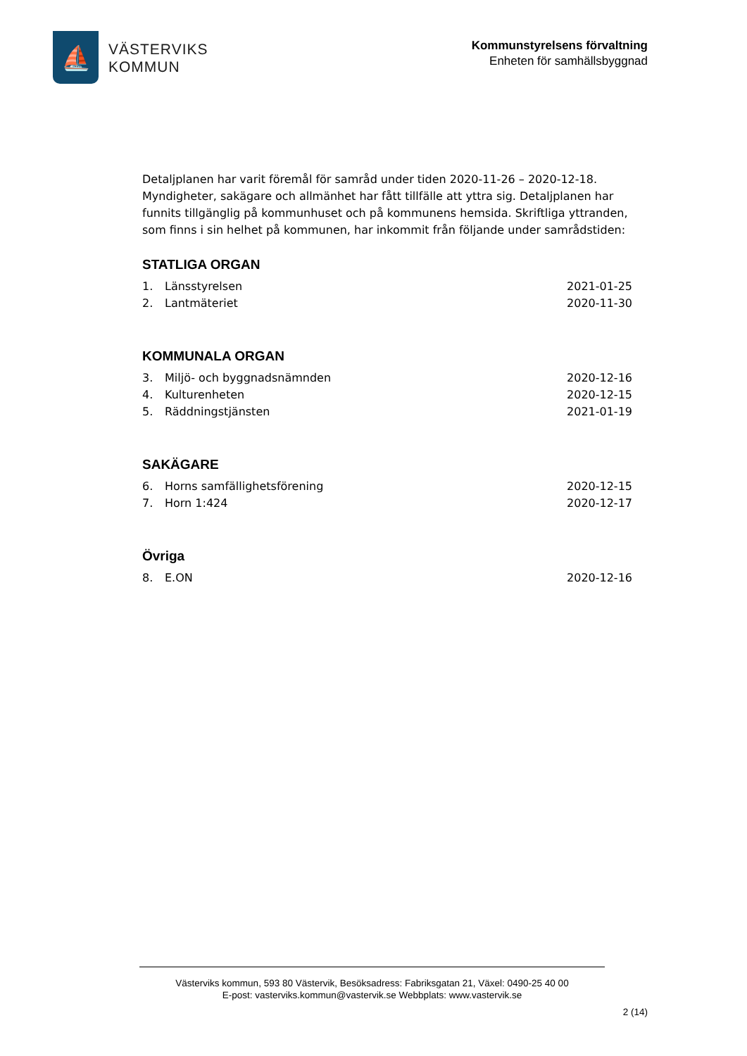⛵
VÄSTERVIKS
KOMMUN
Kommunstyrelsens förvaltning
Enheten för samhällsbyggnad
Detaljplanen har varit föremål för samråd under tiden 2020-11-26 – 2020-12-18. Myndigheter, sakägare och allmänhet har fått tillfälle att yttra sig. Detaljplanen har funnits tillgänglig på kommunhuset och på kommunens hemsida. Skriftliga yttranden, som finns i sin helhet på kommunen, har inkommit från följande under samrådstiden:
STATLIGA ORGAN
| 1. | Länsstyrelsen | 2021-01-25 |
| 2. | Lantmäteriet | 2020-11-30 |
KOMMUNALA ORGAN
| 3. | Miljö- och byggnadsnämnden | 2020-12-16 |
| 4. | Kulturenheten | 2020-12-15 |
| 5. | Räddningstjänsten | 2021-01-19 |
SAKÄGARE
| 6. | Horns samfällighetsförening | 2020-12-15 |
| 7. | Horn 1:424 | 2020-12-17 |
Övriga
| 8. | E.ON | 2020-12-16 |
Västerviks kommun, 593 80 Västervik, Besöksadress: Fabriksgatan 21, Växel: 0490-25 40 00
E-post: vasterviks.kommun@vastervik.se Webbplats: www.vastervik.se
2 (14)